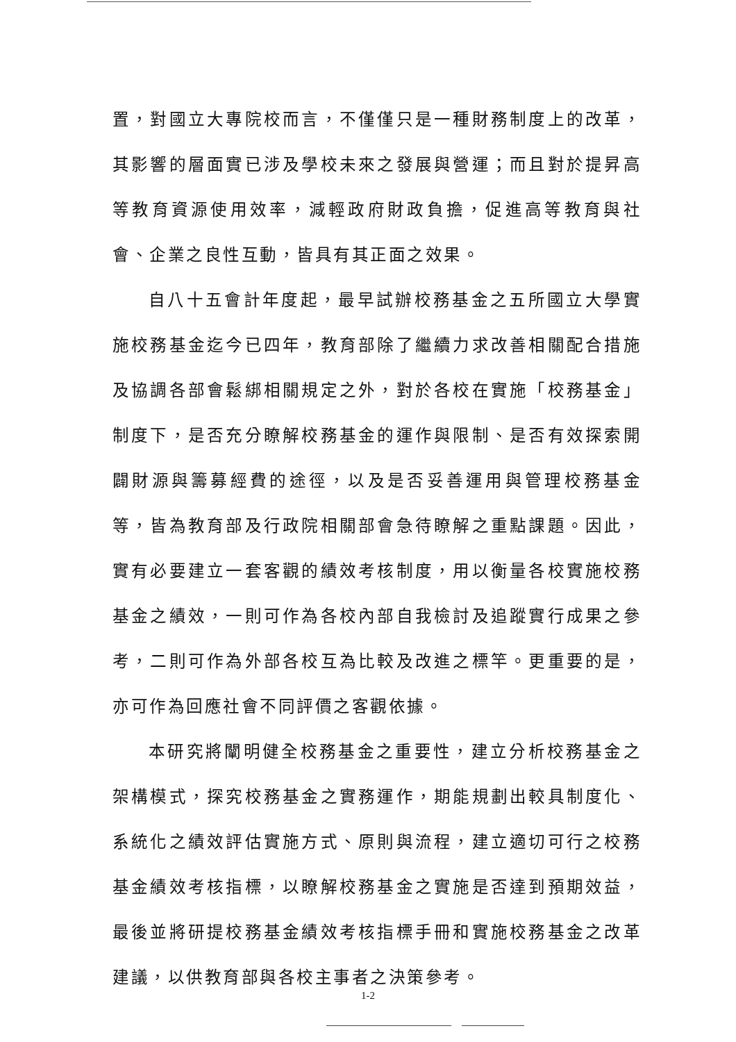置，對國立大專院校而言，不僅僅只是一種財務制度上的改革，其影響的層面實已涉及學校未來之發展與營運；而且對於提昇高等教育資源使用效率，減輕政府財政負擔，促進高等教育與社會、企業之良性互動，皆具有其正面之效果。
自八十五會計年度起，最早試辦校務基金之五所國立大學實施校務基金迄今已四年，教育部除了繼續力求改善相關配合措施及協調各部會鬆綁相關規定之外，對於各校在實施「校務基金」制度下，是否充分瞭解校務基金的運作與限制、是否有效探索開闢財源與籌募經費的途徑，以及是否妥善運用與管理校務基金等，皆為教育部及行政院相關部會急待瞭解之重點課題。因此，實有必要建立一套客觀的績效考核制度，用以衡量各校實施校務基金之績效，一則可作為各校內部自我檢討及追蹤實行成果之參考，二則可作為外部各校互為比較及改進之標竿。更重要的是，亦可作為回應社會不同評價之客觀依據。
本研究將闡明健全校務基金之重要性，建立分析校務基金之架構模式，探究校務基金之實務運作，期能規劃出較具制度化、系統化之績效評估實施方式、原則與流程，建立適切可行之校務基金績效考核指標，以瞭解校務基金之實施是否達到預期效益，最後並將研提校務基金績效考核指標手冊和實施校務基金之改革建議，以供教育部與各校主事者之決策參考。
1-2